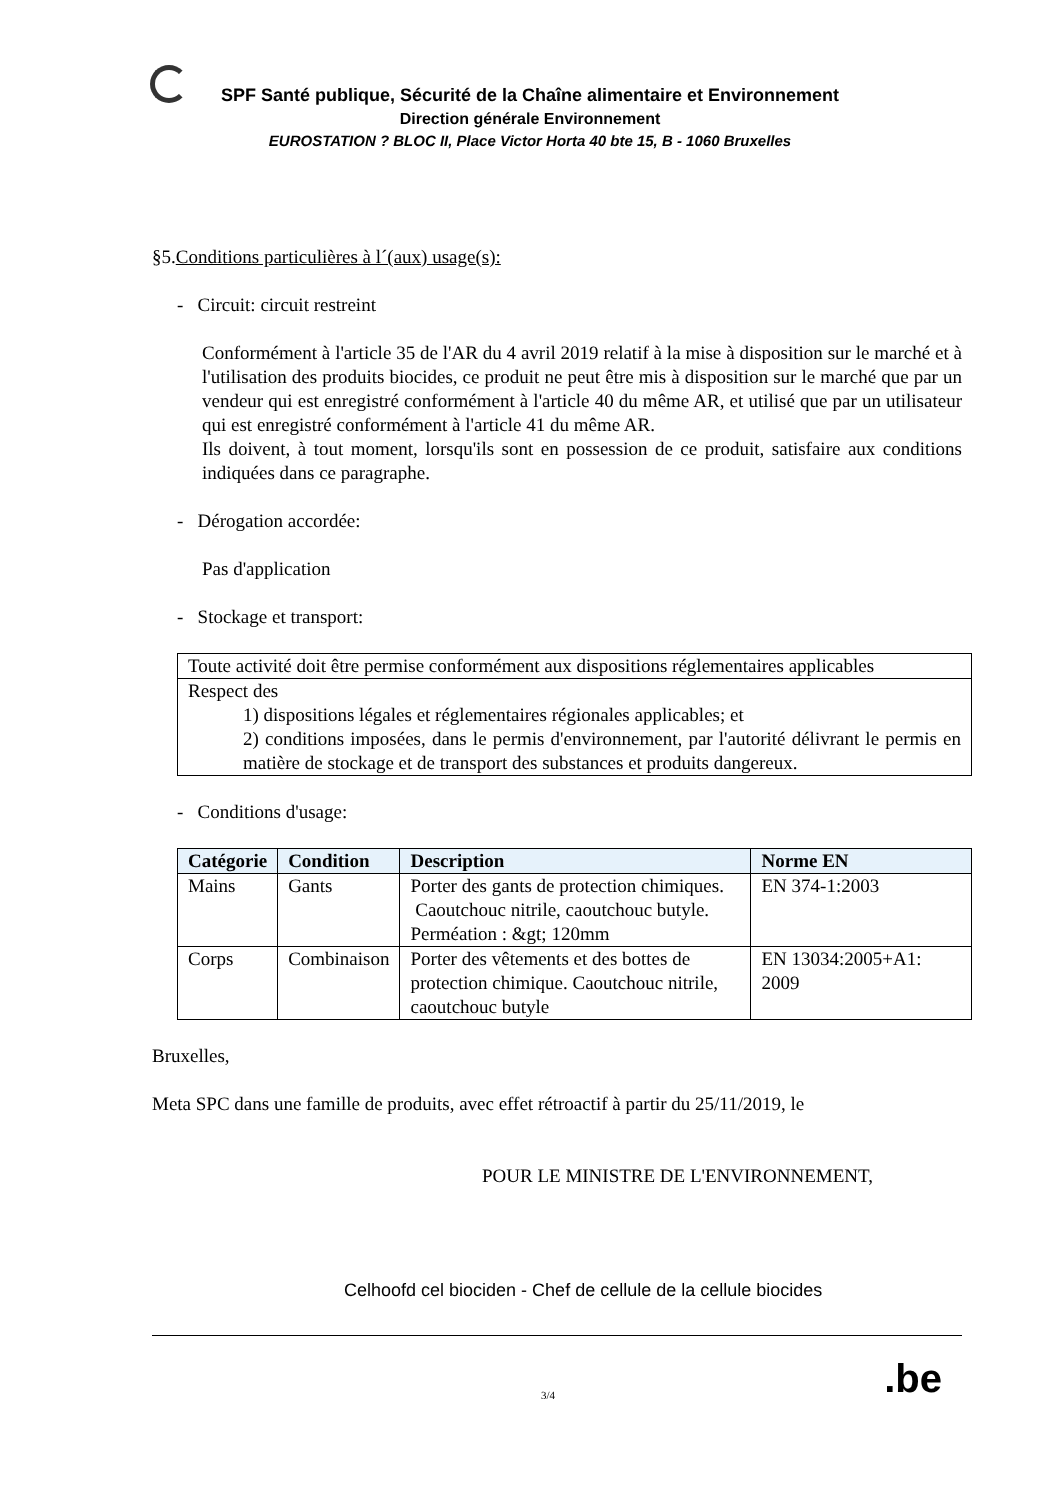SPF Santé publique, Sécurité de la Chaîne alimentaire et Environnement
Direction générale Environnement
EUROSTATION ? BLOC II, Place Victor Horta 40 bte 15, B - 1060 Bruxelles
§5.Conditions particulières à l´(aux) usage(s):
- Circuit: circuit restreint
Conformément à l'article 35 de l'AR du 4 avril 2019 relatif à la mise à disposition sur le marché et à l'utilisation des produits biocides, ce produit ne peut être mis à disposition sur le marché que par un vendeur qui est enregistré conformément à l'article 40 du même AR, et utilisé que par un utilisateur qui est enregistré conformément à l'article 41 du même AR.
Ils doivent, à tout moment, lorsqu'ils sont en possession de ce produit, satisfaire aux conditions indiquées dans ce paragraphe.
- Dérogation accordée:
Pas d'application
- Stockage et transport:
| Toute activité doit être permise conformément aux dispositions réglementaires applicables |
| Respect des 1) dispositions légales et réglementaires régionales applicables; et 2) conditions imposées, dans le permis d'environnement, par l'autorité délivrant le permis en matière de stockage et de transport des substances et produits dangereux. |
- Conditions d'usage:
| Catégorie | Condition | Description | Norme EN |
| --- | --- | --- | --- |
| Mains | Gants | Porter des gants de protection chimiques. Caoutchouc nitrile, caoutchouc butyle. Perméation : &gt; 120mm | EN 374-1:2003 |
| Corps | Combinaison | Porter des vêtements et des bottes de protection chimique. Caoutchouc nitrile, caoutchouc butyle | EN 13034:2005+A1: 2009 |
Bruxelles,
Meta SPC dans une famille de produits, avec effet rétroactif à partir du 25/11/2019, le
POUR LE MINISTRE DE L'ENVIRONNEMENT,
Celhoofd cel biociden - Chef de cellule de la cellule biocides
3/4.be